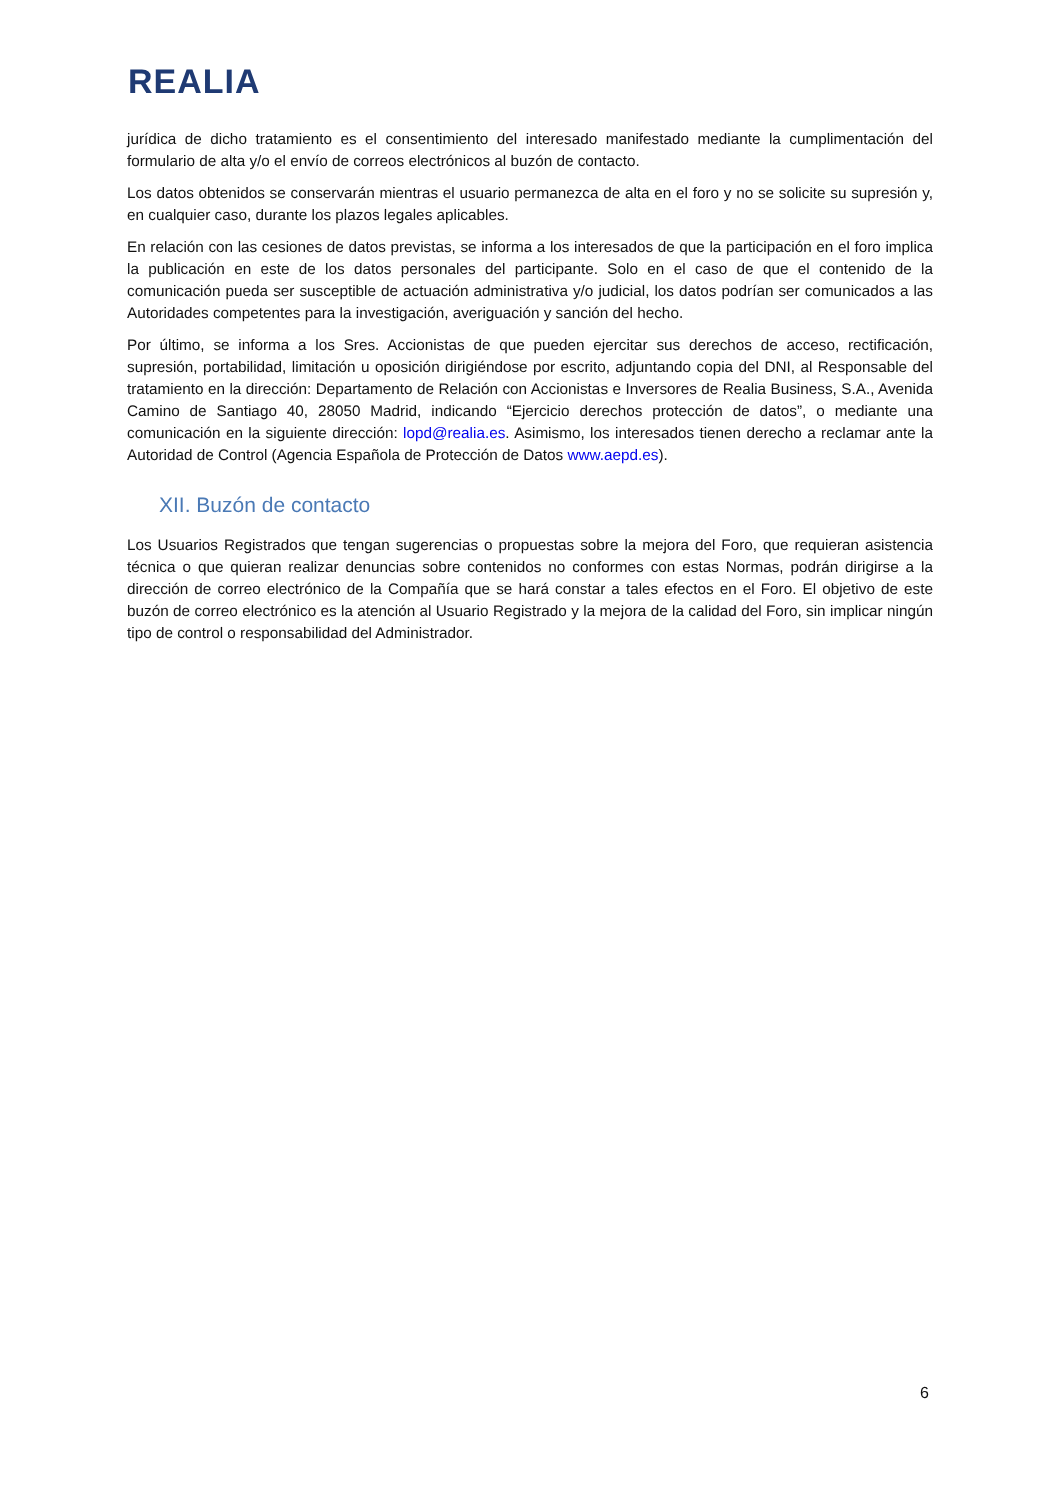REALIA
jurídica de dicho tratamiento es el consentimiento del interesado manifestado mediante la cumplimentación del formulario de alta y/o el envío de correos electrónicos al buzón de contacto.
Los datos obtenidos se conservarán mientras el usuario permanezca de alta en el foro y no se solicite su supresión y, en cualquier caso, durante los plazos legales aplicables.
En relación con las cesiones de datos previstas, se informa a los interesados de que la participación en el foro implica la publicación en este de los datos personales del participante. Solo en el caso de que el contenido de la comunicación pueda ser susceptible de actuación administrativa y/o judicial, los datos podrían ser comunicados a las Autoridades competentes para la investigación, averiguación y sanción del hecho.
Por último, se informa a los Sres. Accionistas de que pueden ejercitar sus derechos de acceso, rectificación, supresión, portabilidad, limitación u oposición dirigiéndose por escrito, adjuntando copia del DNI, al Responsable del tratamiento en la dirección: Departamento de Relación con Accionistas e Inversores de Realia Business, S.A., Avenida Camino de Santiago 40, 28050 Madrid, indicando “Ejercicio derechos protección de datos”, o mediante una comunicación en la siguiente dirección: lopd@realia.es. Asimismo, los interesados tienen derecho a reclamar ante la Autoridad de Control (Agencia Española de Protección de Datos www.aepd.es).
XII. Buzón de contacto
Los Usuarios Registrados que tengan sugerencias o propuestas sobre la mejora del Foro, que requieran asistencia técnica o que quieran realizar denuncias sobre contenidos no conformes con estas Normas, podrán dirigirse a la dirección de correo electrónico de la Compañía que se hará constar a tales efectos en el Foro. El objetivo de este buzón de correo electrónico es la atención al Usuario Registrado y la mejora de la calidad del Foro, sin implicar ningún tipo de control o responsabilidad del Administrador.
6